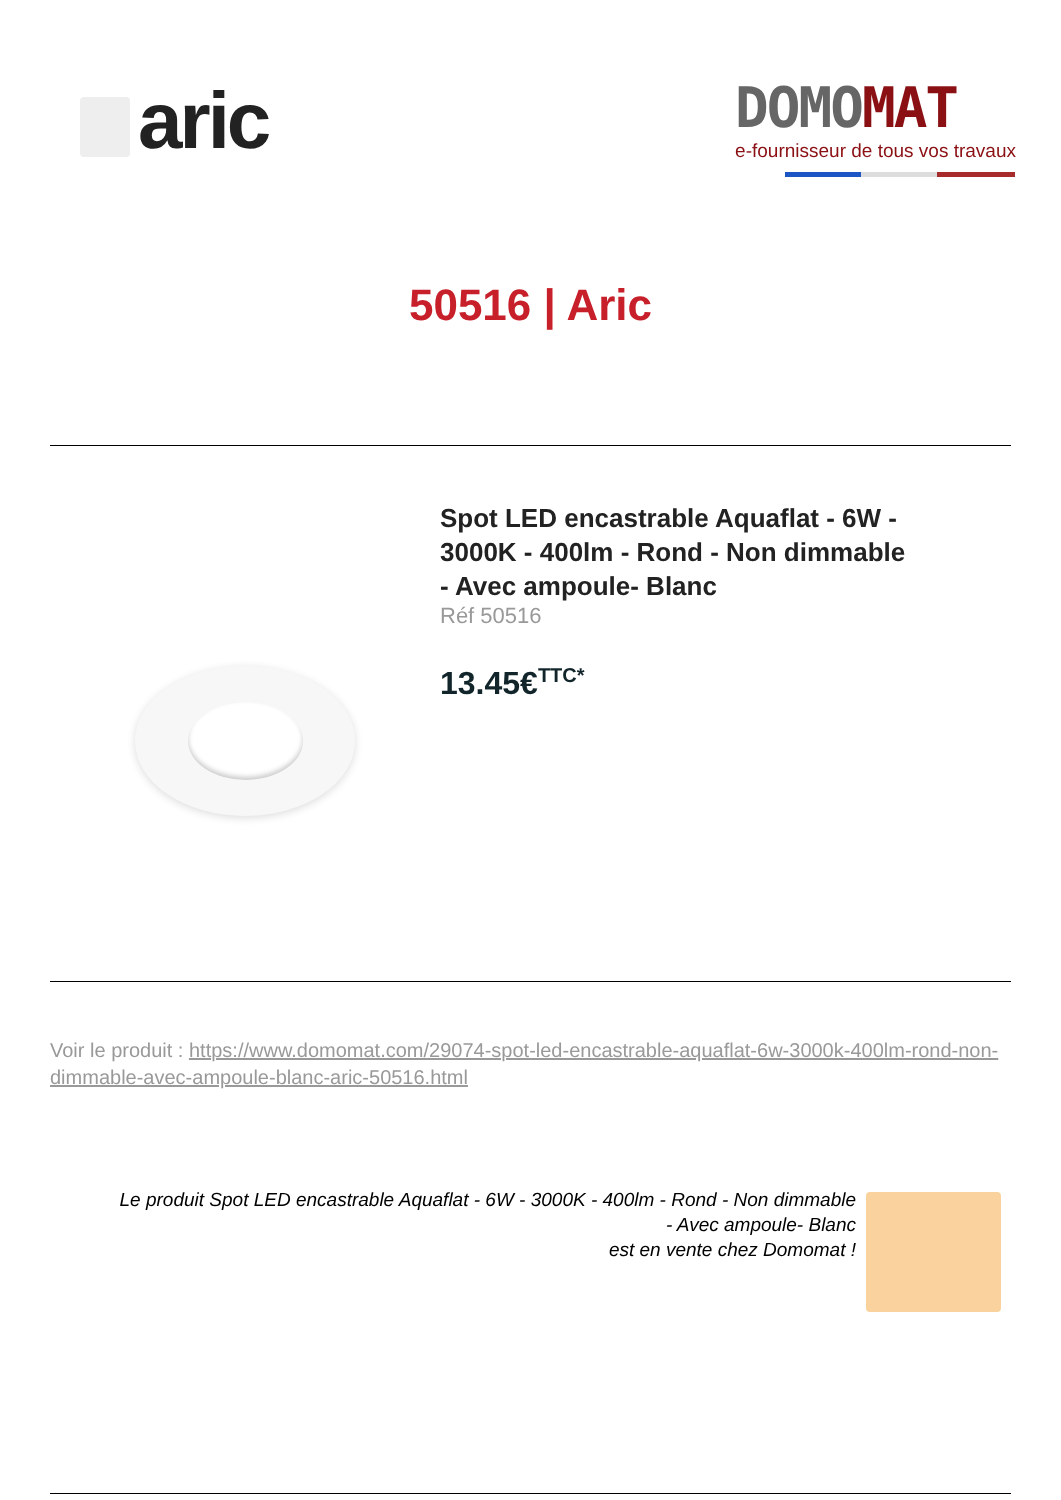aric
DOMO MAT
e-fournisseur de tous vos travaux
50516 | Aric
Spot LED encastrable Aquaflat - 6W - 3000K - 400lm - Rond - Non dimmable - Avec ampoule- Blanc
Réf 50516
13.45€<sup>TTC*</sup>
Voir le produit : https://www.domomat.com/29074-spot-led-encastrable-aquaflat-6w-3000k-400lm-rond-non-dimmable-avec-ampoule-blanc-aric-50516.html
Le produit Spot LED encastrable Aquaflat - 6W - 3000K - 400lm - Rond - Non dimmable
- Avec ampoule- Blanc
est en vente chez Domomat !